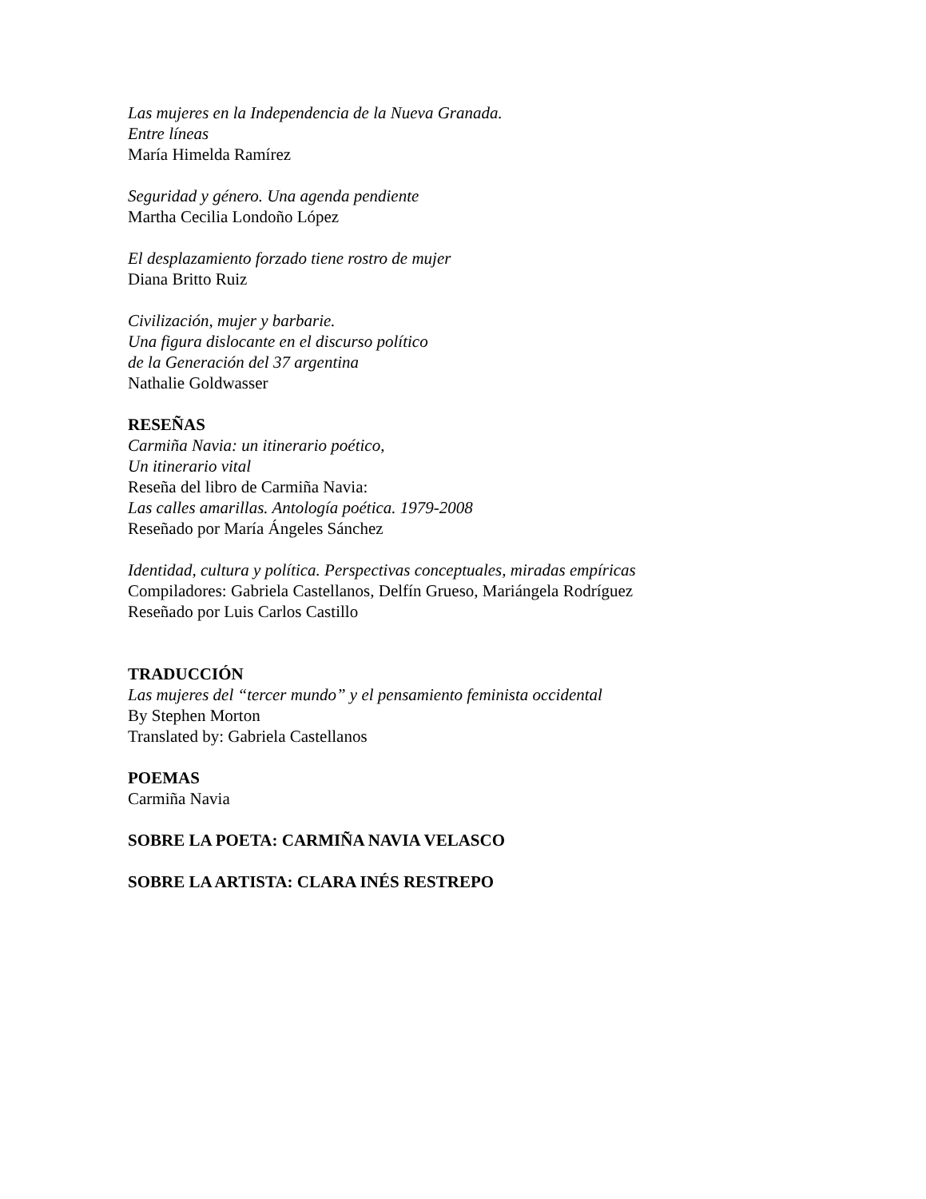Las mujeres en la Independencia de la Nueva Granada.
Entre líneas
María Himelda Ramírez
Seguridad y género. Una agenda pendiente
Martha Cecilia Londoño López
El desplazamiento forzado tiene rostro de mujer
Diana Britto Ruiz
Civilización, mujer y barbarie.
Una figura dislocante en el discurso político
de la Generación del 37 argentina
Nathalie Goldwasser
RESEÑAS
Carmiña Navia: un itinerario poético,
Un itinerario vital
Reseña del libro de Carmiña Navia:
Las calles amarillas. Antología poética. 1979-2008
Reseñado por María Ángeles Sánchez
Identidad, cultura y política. Perspectivas conceptuales, miradas empíricas
Compiladores: Gabriela Castellanos, Delfín Grueso, Mariángela Rodríguez
Reseñado por Luis Carlos Castillo
TRADUCCIÓN
Las mujeres del “tercer mundo” y el pensamiento feminista occidental
By Stephen Morton
Translated by: Gabriela Castellanos
POEMAS
Carmiña Navia
SOBRE LA POETA: CARMIÑA NAVIA VELASCO
SOBRE LA ARTISTA: CLARA INÉS RESTREPO